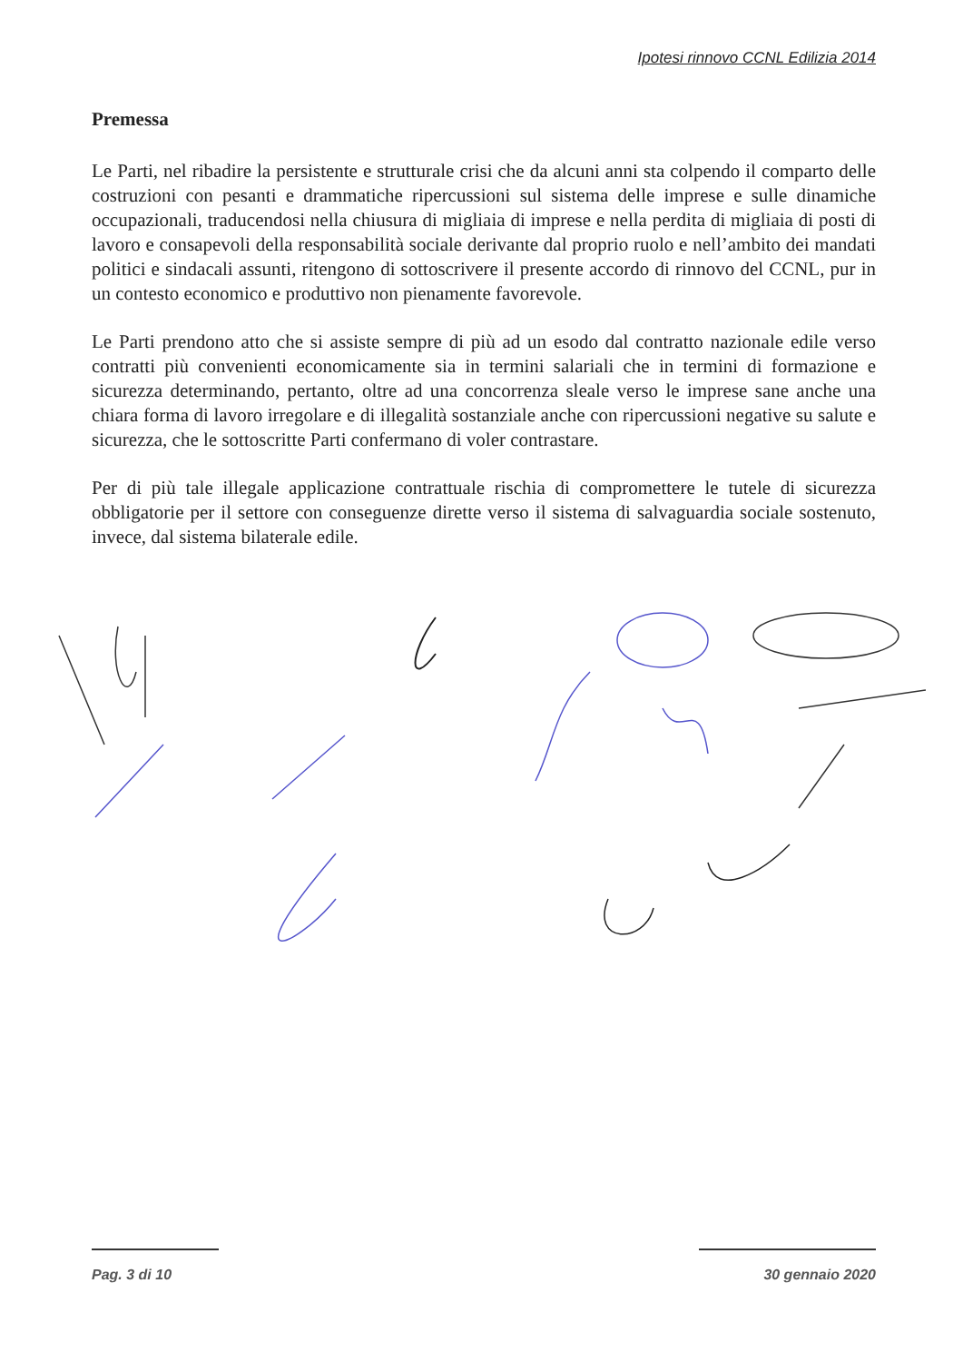Ipotesi rinnovo CCNL Edilizia 2014
Premessa
Le Parti, nel ribadire la persistente e strutturale crisi che da alcuni anni sta colpendo il comparto delle costruzioni con pesanti e drammatiche ripercussioni sul sistema delle imprese e sulle dinamiche occupazionali, traducendosi nella chiusura di migliaia di imprese e nella perdita di migliaia di posti di lavoro e consapevoli della responsabilità sociale derivante dal proprio ruolo e nell’ambito dei mandati politici e sindacali assunti, ritengono di sottoscrivere il presente accordo di rinnovo del CCNL, pur in un contesto economico e produttivo non pienamente favorevole.
Le Parti prendono atto che si assiste sempre di più ad un esodo dal contratto nazionale edile verso contratti più convenienti economicamente sia in termini salariali che in termini di formazione e sicurezza determinando, pertanto, oltre ad una concorrenza sleale verso le imprese sane anche una chiara forma di lavoro irregolare e di illegalità sostanziale anche con ripercussioni negative su salute e sicurezza, che le sottoscritte Parti confermano di voler contrastare.
Per di più tale illegale applicazione contrattuale rischia di compromettere le tutele di sicurezza obbligatorie per il settore con conseguenze dirette verso il sistema di salvaguardia sociale sostenuto, invece, dal sistema bilaterale edile.
Pag. 3 di 10 30 gennaio 2020